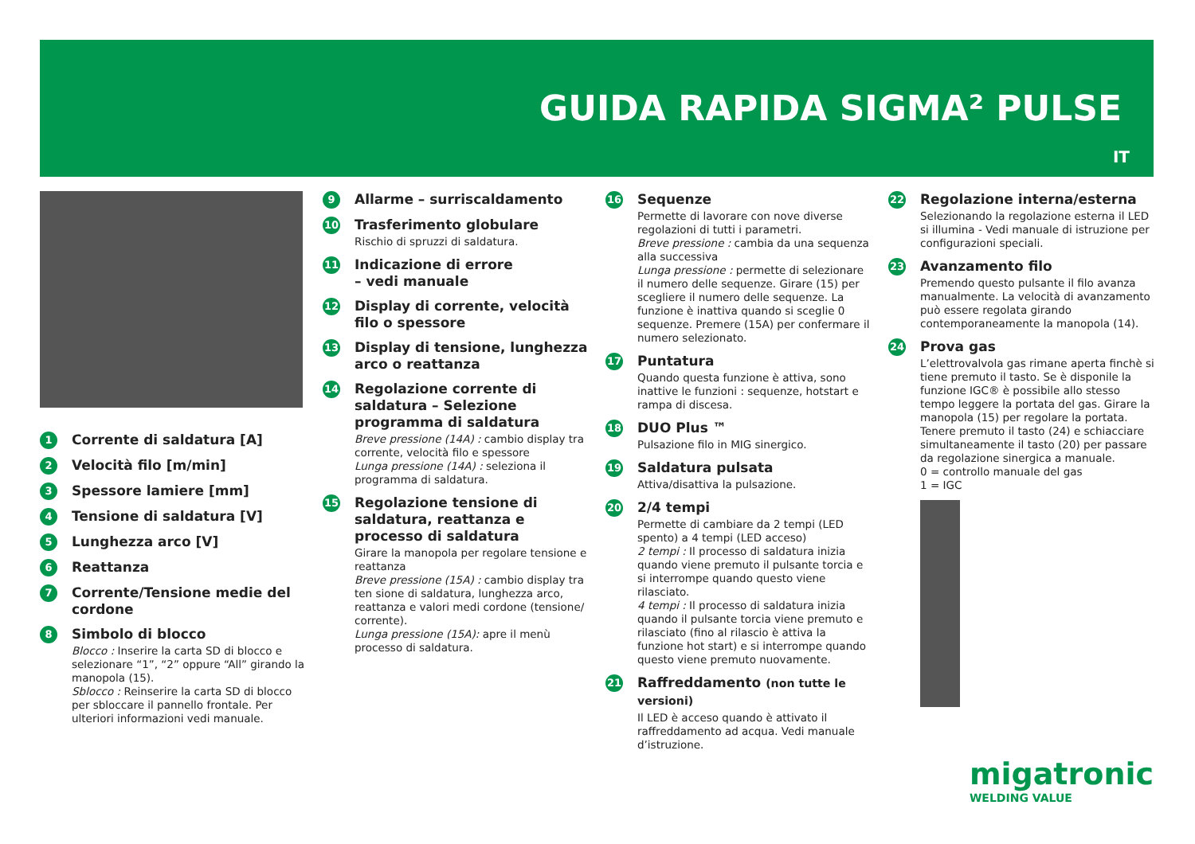GUIDA RAPIDA SIGMA² PULSE
IT
1
Corrente di saldatura [A]
2
Velocità filo [m/min]
3
Spessore lamiere [mm]
4
Tensione di saldatura [V]
5
Lunghezza arco [V]
6
Reattanza
7
Corrente/Tensione medie del cordone
8
Simbolo di blocco
Blocco : Inserire la carta SD di blocco e selezionare “1”, “2” oppure “All” girando la manopola (15).
Sblocco : Reinserire la carta SD di blocco per sbloccare il pannello frontale. Per ulteriori informazioni vedi manuale.
9
Allarme – surriscaldamento
10
Trasferimento globulare
Rischio di spruzzi di saldatura.
11
Indicazione di errore
– vedi manuale
12
Display di corrente, velocità filo o spessore
13
Display di tensione, lunghezza arco o reattanza
14
Regolazione corrente di saldatura – Selezione programma di saldatura
Breve pressione (14A) : cambio display tra corrente, velocità filo e spessore
Lunga pressione (14A) : seleziona il programma di saldatura.
15
Regolazione tensione di saldatura, reattanza e processo di saldatura
Girare la manopola per regolare tensione e reattanza
Breve pressione (15A) : cambio display tra ten sione di saldatura, lunghezza arco, reattanza e valori medi cordone (tensione/ corrente).
Lunga pressione (15A): apre il menù processo di saldatura.
16
Sequenze
Permette di lavorare con nove diverse regolazioni di tutti i parametri.
Breve pressione : cambia da una sequenza alla successiva
Lunga pressione : permette di selezionare il numero delle sequenze. Girare (15) per scegliere il numero delle sequenze. La funzione è inattiva quando si sceglie 0 sequenze. Premere (15A) per confermare il numero selezionato.
17
Puntatura
Quando questa funzione è attiva, sono inattive le funzioni : sequenze, hotstart e rampa di discesa.
18
DUO Plus ™
Pulsazione filo in MIG sinergico.
19
Saldatura pulsata
Attiva/disattiva la pulsazione.
20
2/4 tempi
Permette di cambiare da 2 tempi (LED spento) a 4 tempi (LED acceso)
2 tempi : Il processo di saldatura inizia quando viene premuto il pulsante torcia e si interrompe quando questo viene rilasciato.
4 tempi : Il processo di saldatura inizia quando il pulsante torcia viene premuto e rilasciato (fino al rilascio è attiva la funzione hot start) e si interrompe quando questo viene premuto nuovamente.
21
Raffreddamento (non tutte le versioni)
Il LED è acceso quando è attivato il raffreddamento ad acqua. Vedi manuale d’istruzione.
22
Regolazione interna/esterna
Selezionando la regolazione esterna il LED si illumina - Vedi manuale di istruzione per configurazioni speciali.
23
Avanzamento filo
Premendo questo pulsante il filo avanza manualmente. La velocità di avanzamento può essere regolata girando contemporaneamente la manopola (14).
24
Prova gas
L’elettrovalvola gas rimane aperta finchè si tiene premuto il tasto. Se è disponile la funzione IGC® è possibile allo stesso tempo leggere la portata del gas. Girare la manopola (15) per regolare la portata. Tenere premuto il tasto (24) e schiacciare simultaneamente il tasto (20) per passare da regolazione sinergica a manuale.
0 = controllo manuale del gas
1 = IGC
migatronic
WELDING VALUE